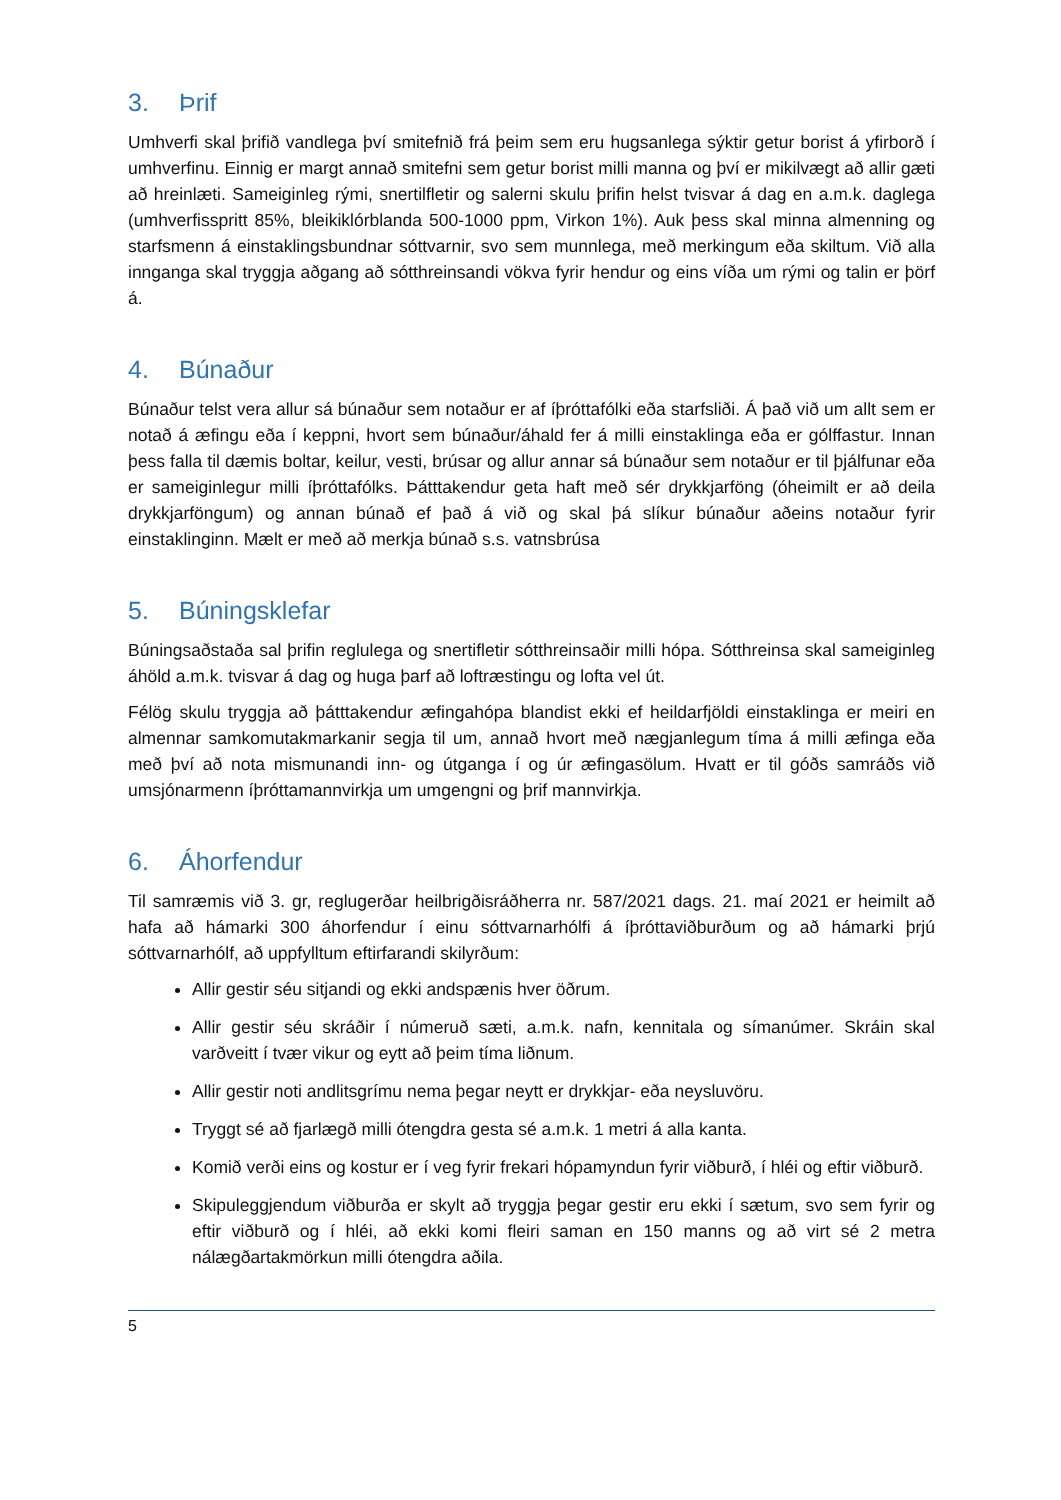3. Þrif
Umhverfi skal þrifið vandlega því smitefnið frá þeim sem eru hugsanlega sýktir getur borist á yfirborð í umhverfinu. Einnig er margt annað smitefni sem getur borist milli manna og því er mikilvægt að allir gæti að hreinlæti. Sameiginleg rými, snertilfletir og salerni skulu þrifin helst tvisvar á dag en a.m.k. daglega (umhverfisspritt 85%, bleikiklórblanda 500-1000 ppm, Virkon 1%). Auk þess skal minna almenning og starfsmenn á einstaklingsbundnar sóttvarnir, svo sem munnlega, með merkingum eða skiltum. Við alla innganga skal tryggja aðgang að sótthreinsandi vökva fyrir hendur og eins víða um rými og talin er þörf á.
4. Búnaður
Búnaður telst vera allur sá búnaður sem notaður er af íþróttafólki eða starfsliði. Á það við um allt sem er notað á æfingu eða í keppni, hvort sem búnaður/áhald fer á milli einstaklinga eða er gólffastur. Innan þess falla til dæmis boltar, keilur, vesti, brúsar og allur annar sá búnaður sem notaður er til þjálfunar eða er sameiginlegur milli íþróttafólks. Þátttakendur geta haft með sér drykkjarföng (óheimilt er að deila drykkjarföngum) og annan búnað ef það á við og skal þá slíkur búnaður aðeins notaður fyrir einstaklinginn. Mælt er með að merkja búnað s.s. vatnsbrúsa
5. Búningsklefar
Búningsaðstaða sal þrifin reglulega og snertifletir sótthreinsaðir milli hópa. Sótthreinsa skal sameiginleg áhöld a.m.k. tvisvar á dag og huga þarf að loftræstingu og lofta vel út.
Félög skulu tryggja að þátttakendur æfingahópa blandist ekki ef heildarfjöldi einstaklinga er meiri en almennar samkomutakmarkanir segja til um, annað hvort með nægjanlegum tíma á milli æfinga eða með því að nota mismunandi inn- og útganga í og úr æfingasölum. Hvatt er til góðs samráðs við umsjónarmenn íþróttamannvirkja um umgengni og þrif mannvirkja.
6. Áhorfendur
Til samræmis við 3. gr, reglugerðar heilbrigðisráðherra nr. 587/2021 dags. 21. maí 2021 er heimilt að hafa að hámarki 300 áhorfendur í einu sóttvarnarhólfi á íþróttaviðburðum og að hámarki þrjú sóttvarnarhólf, að uppfylltum eftirfarandi skilyrðum:
Allir gestir séu sitjandi og ekki andspænis hver öðrum.
Allir gestir séu skráðir í númeruð sæti, a.m.k. nafn, kennitala og símanúmer. Skráin skal varðveitt í tvær vikur og eytt að þeim tíma liðnum.
Allir gestir noti andlitsgrímu nema þegar neytt er drykkjar- eða neysluvöru.
Tryggt sé að fjarlægð milli ótengdra gesta sé a.m.k. 1 metri á alla kanta.
Komið verði eins og kostur er í veg fyrir frekari hópamyndun fyrir viðburð, í hléi og eftir viðburð.
Skipuleggjendum viðburða er skylt að tryggja þegar gestir eru ekki í sætum, svo sem fyrir og eftir viðburð og í hléi, að ekki komi fleiri saman en 150 manns og að virt sé 2 metra nálægðartakmörkun milli ótengdra aðila.
5